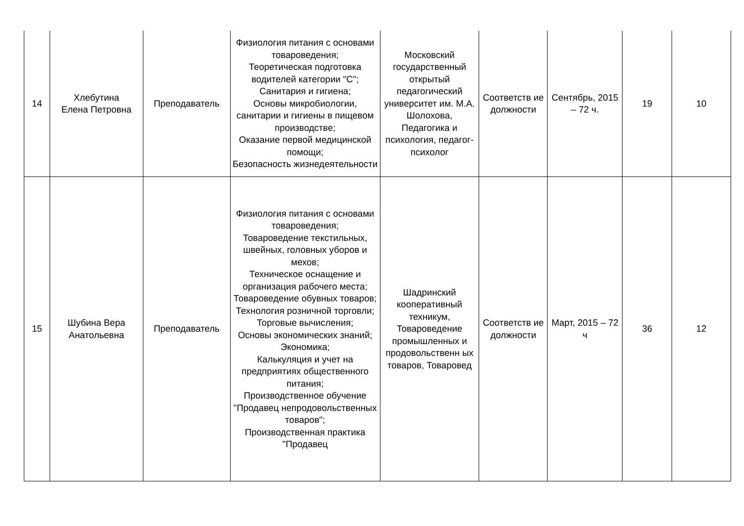| 14 | Хлебутина Елена Петровна | Преподаватель | Физиология питания с основами товароведения; Теоретическая подготовка водителей категории "С"; Санитария и гигиена; Основы микробиологии, санитарии и гигиены в пищевом производстве; Оказание первой медицинской помощи; Безопасность жизнедеятельности | Московский государственный открытый педагогический университет им. М.А. Шолохова, Педагогика и психология, педагог-психолог | Соответств ие должности | Сентябрь, 2015 – 72 ч. | 19 | 10 |
| 15 | Шубина Вера Анатольевна | Преподаватель | Физиология питания с основами товароведения; Товароведение текстильных, швейных, головных уборов и мехов; Техническое оснащение и организация рабочего места; Товароведение обувных товаров; Технология розничной торговли; Торговые вычисления; Основы экономических знаний; Экономика; Калькуляция и учет на предприятиях общественного питания; Производственное обучение "Продавец непродовольственных товаров"; Производственная практика "Продавец | Шадринский кооперативный техникум, Товароведение промышленных и продовольственн ых товаров, Товаровед | Соответств ие должности | Март, 2015 – 72 ч | 36 | 12 |